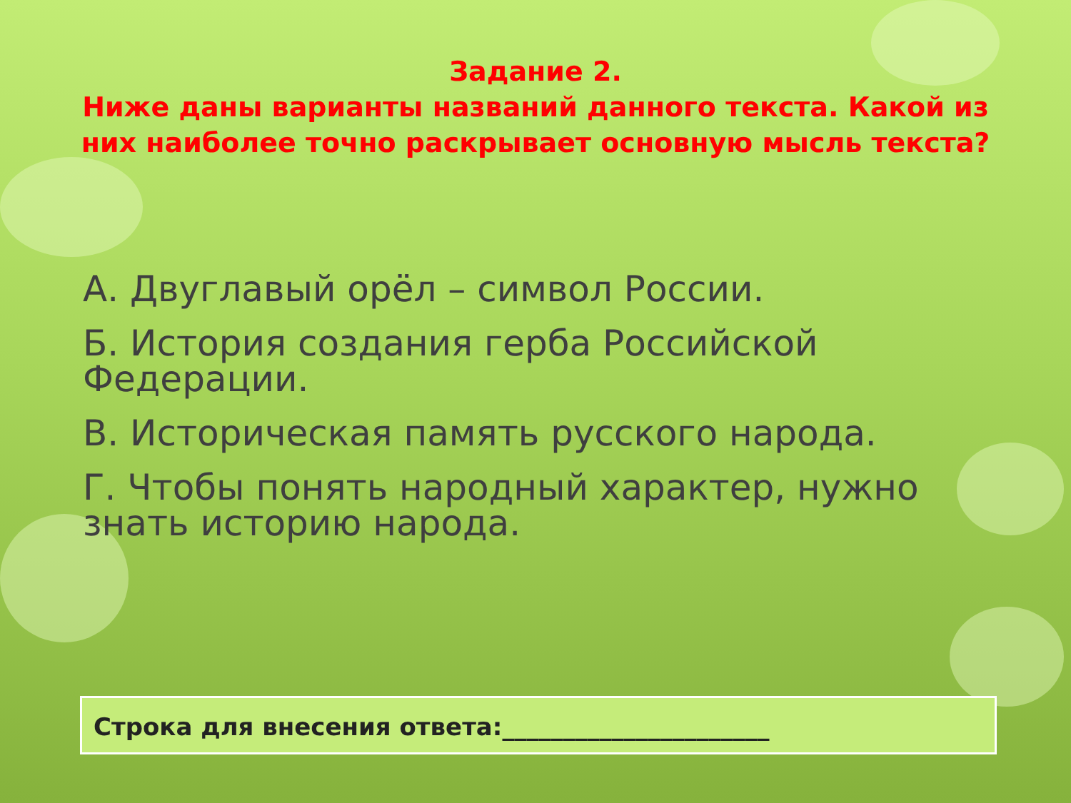Задание 2.
Ниже даны варианты названий данного текста. Какой из них наиболее точно раскрывает основную мысль текста?
А. Двуглавый орёл – символ России.
Б. История создания герба Российской Федерации.
В. Историческая память русского народа.
Г. Чтобы понять народный характер, нужно знать историю народа.
Строка для внесения ответа:______________________